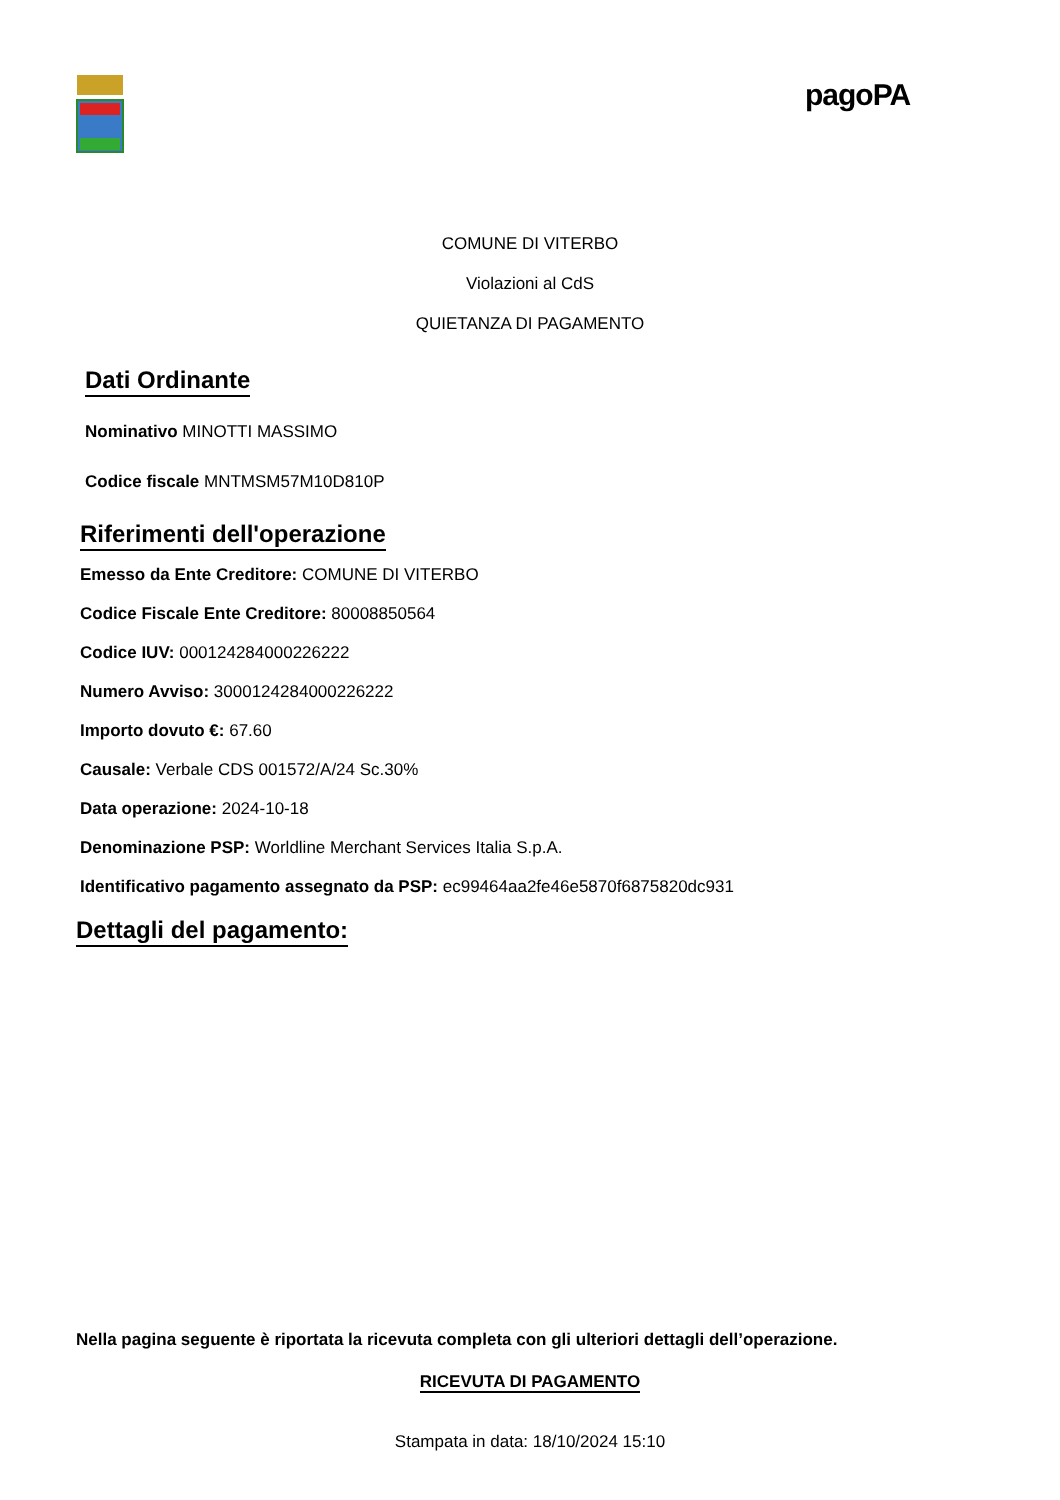pagoPA
COMUNE DI VITERBO
Violazioni al CdS
QUIETANZA DI PAGAMENTO
Dati Ordinante
Nominativo MINOTTI MASSIMO
Codice fiscale MNTMSM57M10D810P
Riferimenti dell'operazione
Emesso da Ente Creditore: COMUNE DI VITERBO
Codice Fiscale Ente Creditore: 80008850564
Codice IUV: 000124284000226222
Numero Avviso: 3000124284000226222
Importo dovuto €: 67.60
Causale: Verbale CDS 001572/A/24 Sc.30%
Data operazione: 2024-10-18
Denominazione PSP: Worldline Merchant Services Italia S.p.A.
Identificativo pagamento assegnato da PSP: ec99464aa2fe46e5870f6875820dc931
Dettagli del pagamento:
Nella pagina seguente è riportata la ricevuta completa con gli ulteriori dettagli dell’operazione.
RICEVUTA DI PAGAMENTO
Stampata in data: 18/10/2024 15:10